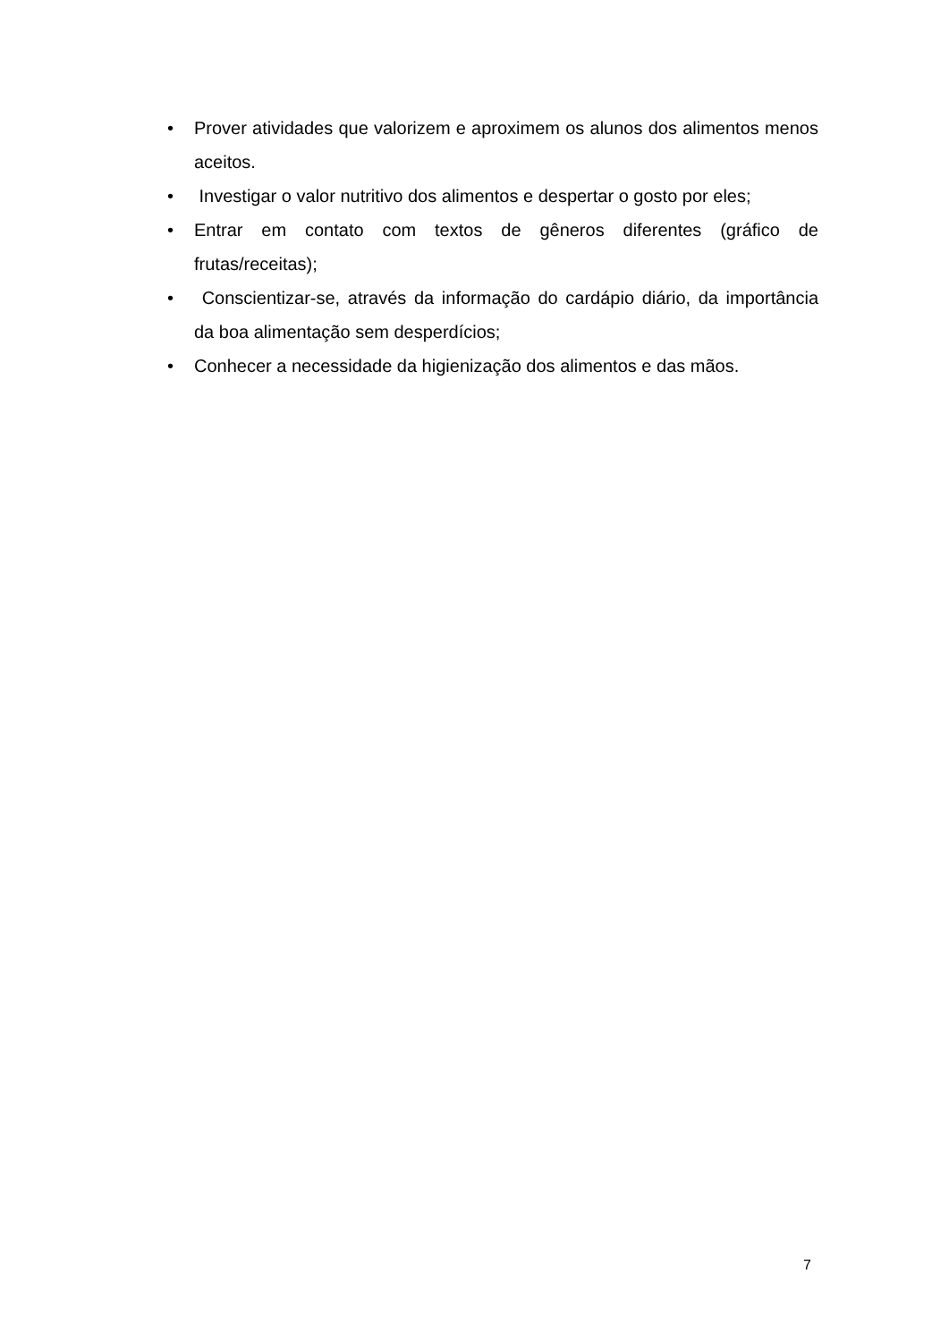• Prover atividades que valorizem e aproximem os alunos dos alimentos menos aceitos.
• Investigar o valor nutritivo dos alimentos e despertar o gosto por eles;
• Entrar em contato com textos de gêneros diferentes (gráfico de frutas/receitas);
• Conscientizar-se, através da informação do cardápio diário, da importância da boa alimentação sem desperdícios;
• Conhecer a necessidade da higienização dos alimentos e das mãos.
7